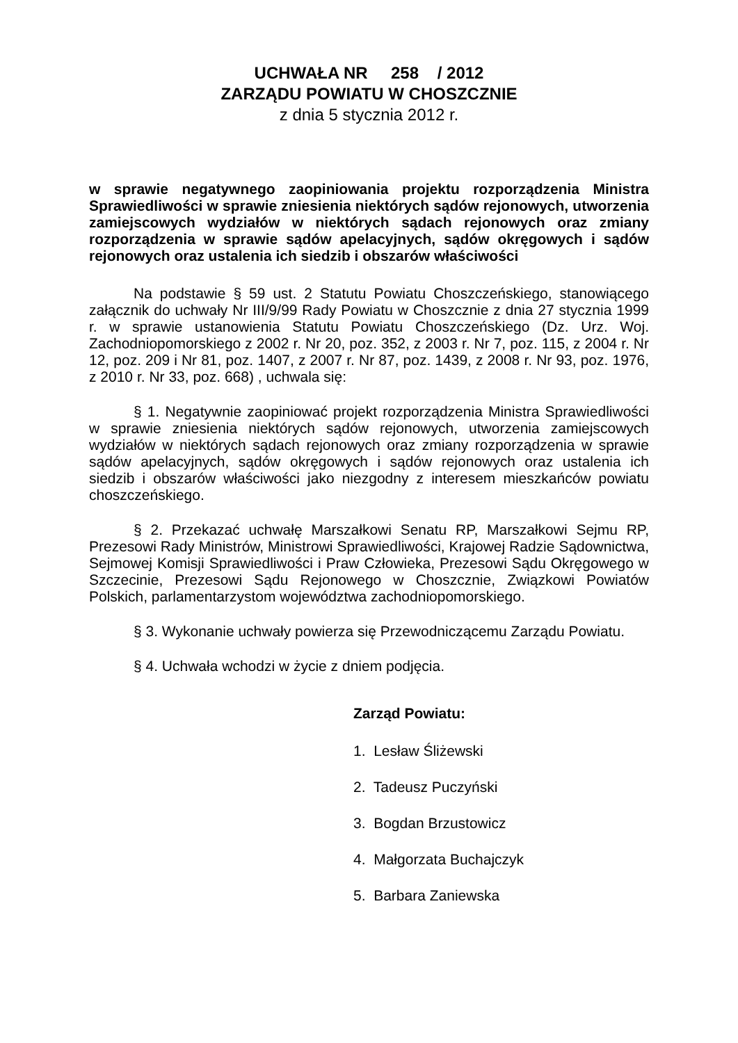UCHWAŁA NR 258 / 2012
ZARZĄDU POWIATU W CHOSZCZNIE
z dnia 5 stycznia 2012 r.
w sprawie negatywnego zaopiniowania projektu rozporządzenia Ministra Sprawiedliwości w sprawie zniesienia niektórych sądów rejonowych, utworzenia zamiejscowych wydziałów w niektórych sądach rejonowych oraz zmiany rozporządzenia w sprawie sądów apelacyjnych, sądów okręgowych i sądów rejonowych oraz ustalenia ich siedzib i obszarów właściwości
Na podstawie § 59 ust. 2 Statutu Powiatu Choszczeńskiego, stanowiącego załącznik do uchwały Nr III/9/99 Rady Powiatu w Choszcznie z dnia 27 stycznia 1999 r. w sprawie ustanowienia Statutu Powiatu Choszczeńskiego (Dz. Urz. Woj. Zachodniopomorskiego z 2002 r. Nr 20, poz. 352, z 2003 r. Nr 7, poz. 115, z 2004 r. Nr 12, poz. 209 i Nr 81, poz. 1407, z 2007 r. Nr 87, poz. 1439, z 2008 r. Nr 93, poz. 1976, z 2010 r. Nr 33, poz. 668) , uchwala się:
§ 1. Negatywnie zaopiniować projekt rozporządzenia Ministra Sprawiedliwości w sprawie zniesienia niektórych sądów rejonowych, utworzenia zamiejscowych wydziałów w niektórych sądach rejonowych oraz zmiany rozporządzenia w sprawie sądów apelacyjnych, sądów okręgowych i sądów rejonowych oraz ustalenia ich siedzib i obszarów właściwości jako niezgodny z interesem mieszkańców powiatu choszczeńskiego.
§ 2. Przekazać uchwałę Marszałkowi Senatu RP, Marszałkowi Sejmu RP, Prezesowi Rady Ministrów, Ministrowi Sprawiedliwości, Krajowej Radzie Sądownictwa, Sejmowej Komisji Sprawiedliwości i Praw Człowieka, Prezesowi Sądu Okręgowego w Szczecinie, Prezesowi Sądu Rejonowego w Choszcznie, Związkowi Powiatów Polskich, parlamentarzystom województwa zachodniopomorskiego.
§ 3. Wykonanie uchwały powierza się Przewodniczącemu Zarządu Powiatu.
§ 4. Uchwała wchodzi w życie z dniem podjęcia.
Zarząd Powiatu:
1. Lesław Śliżewski
2. Tadeusz Puczyński
3. Bogdan Brzustowicz
4. Małgorzata Buchajczyk
5. Barbara Zaniewska